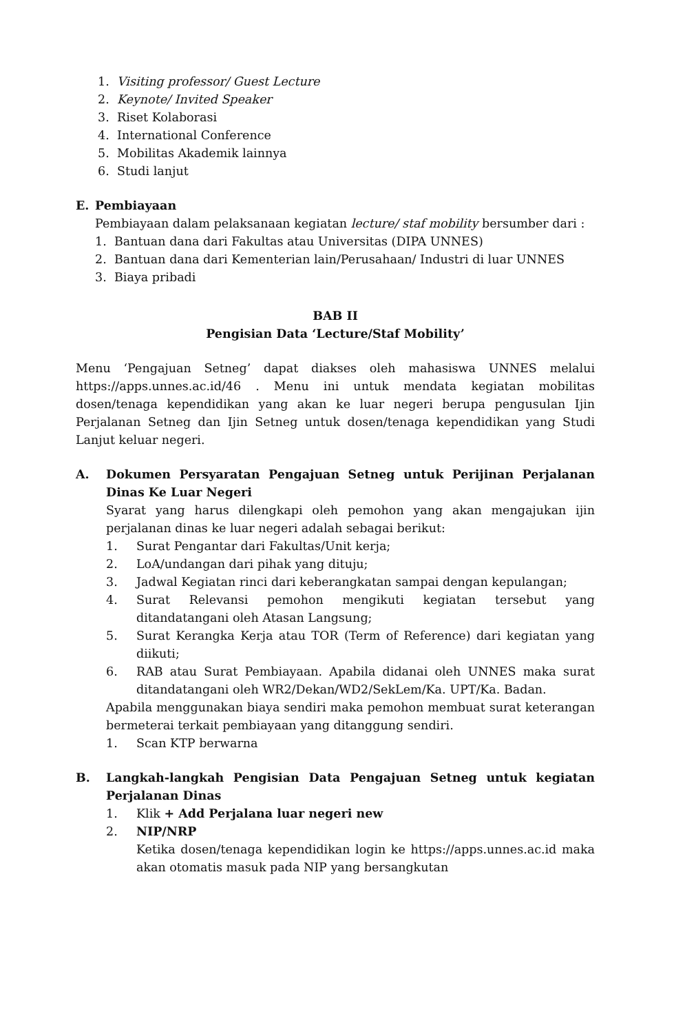1. Visiting professor/ Guest Lecture
2. Keynote/ Invited Speaker
3. Riset Kolaborasi
4. International Conference
5. Mobilitas Akademik lainnya
6. Studi lanjut
E. Pembiayaan
Pembiayaan dalam pelaksanaan kegiatan lecture/ staf mobility bersumber dari :
1. Bantuan dana dari Fakultas atau Universitas (DIPA UNNES)
2. Bantuan dana dari Kementerian lain/Perusahaan/ Industri di luar UNNES
3. Biaya pribadi
BAB II
Pengisian Data ‘Lecture/Staf Mobility’
Menu ‘Pengajuan Setneg’ dapat diakses oleh mahasiswa UNNES melalui https://apps.unnes.ac.id/46 . Menu ini untuk mendata kegiatan mobilitas dosen/tenaga kependidikan yang akan ke luar negeri berupa pengusulan Ijin Perjalanan Setneg dan Ijin Setneg untuk dosen/tenaga kependidikan yang Studi Lanjut keluar negeri.
A. Dokumen Persyaratan Pengajuan Setneg untuk Perijinan Perjalanan Dinas Ke Luar Negeri
Syarat yang harus dilengkapi oleh pemohon yang akan mengajukan ijin perjalanan dinas ke luar negeri adalah sebagai berikut:
1. Surat Pengantar dari Fakultas/Unit kerja;
2. LoA/undangan dari pihak yang dituju;
3. Jadwal Kegiatan rinci dari keberangkatan sampai dengan kepulangan;
4. Surat Relevansi pemohon mengikuti kegiatan tersebut yang ditandatangani oleh Atasan Langsung;
5. Surat Kerangka Kerja atau TOR (Term of Reference) dari kegiatan yang diikuti;
6. RAB atau Surat Pembiayaan. Apabila didanai oleh UNNES maka surat ditandatangani oleh WR2/Dekan/WD2/SekLem/Ka. UPT/Ka. Badan.
Apabila menggunakan biaya sendiri maka pemohon membuat surat keterangan bermeterai terkait pembiayaan yang ditanggung sendiri.
1. Scan KTP berwarna
B. Langkah-langkah Pengisian Data Pengajuan Setneg untuk kegiatan Perjalanan Dinas
1. Klik + Add Perjalana luar negeri new
2. NIP/NRP
Ketika dosen/tenaga kependidikan login ke https://apps.unnes.ac.id maka akan otomatis masuk pada NIP yang bersangkutan